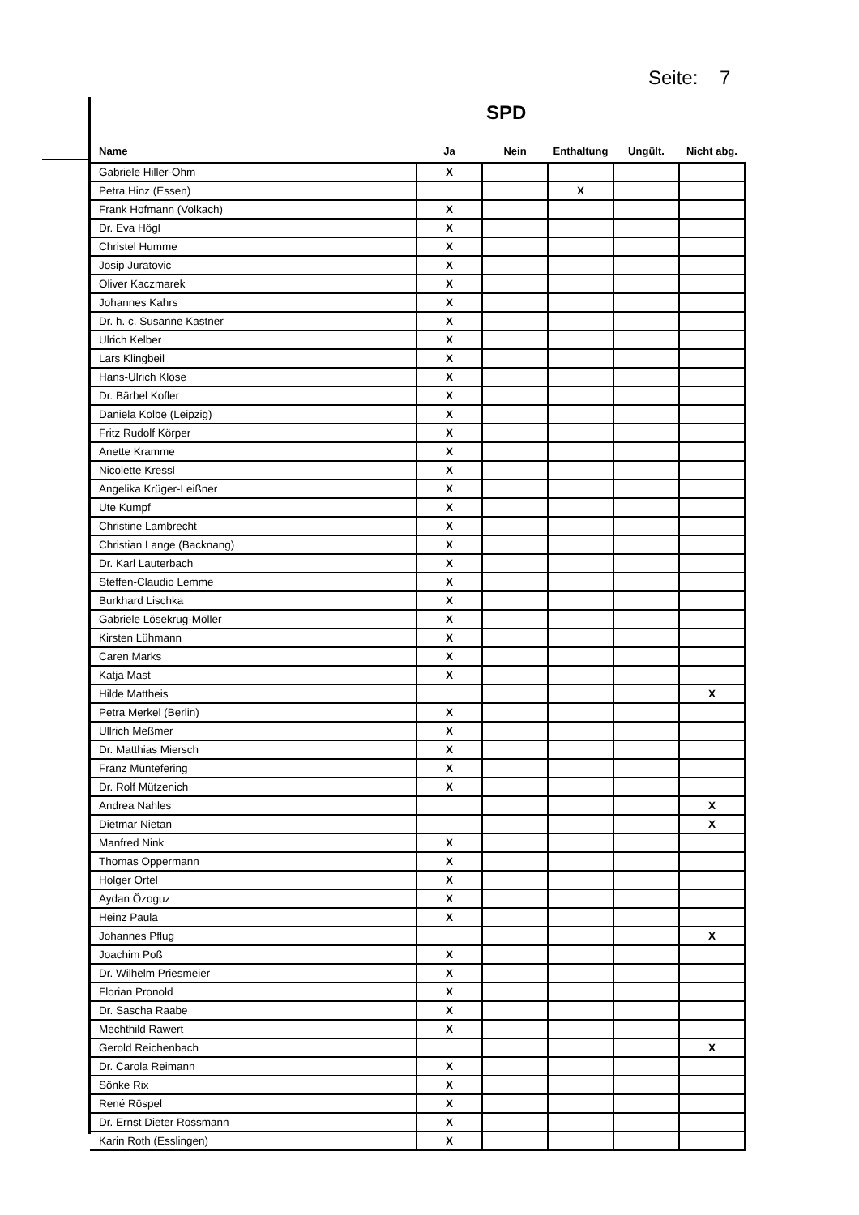Seite: 7
SPD
| Name | Ja | Nein | Enthaltung | Ungült. | Nicht abg. |
| --- | --- | --- | --- | --- | --- |
| Gabriele Hiller-Ohm | X | | | | |
| Petra Hinz (Essen) | | | X | | |
| Frank Hofmann (Volkach) | X | | | | |
| Dr. Eva Högl | X | | | | |
| Christel Humme | X | | | | |
| Josip Juratovic | X | | | | |
| Oliver Kaczmarek | X | | | | |
| Johannes Kahrs | X | | | | |
| Dr. h. c. Susanne Kastner | X | | | | |
| Ulrich Kelber | X | | | | |
| Lars Klingbeil | X | | | | |
| Hans-Ulrich Klose | X | | | | |
| Dr. Bärbel Kofler | X | | | | |
| Daniela Kolbe (Leipzig) | X | | | | |
| Fritz Rudolf Körper | X | | | | |
| Anette Kramme | X | | | | |
| Nicolette Kressl | X | | | | |
| Angelika Krüger-Leißner | X | | | | |
| Ute Kumpf | X | | | | |
| Christine Lambrecht | X | | | | |
| Christian Lange (Backnang) | X | | | | |
| Dr. Karl Lauterbach | X | | | | |
| Steffen-Claudio Lemme | X | | | | |
| Burkhard Lischka | X | | | | |
| Gabriele Lösekrug-Möller | X | | | | |
| Kirsten Lühmann | X | | | | |
| Caren Marks | X | | | | |
| Katja Mast | X | | | | |
| Hilde Mattheis | | | | | X |
| Petra Merkel (Berlin) | X | | | | |
| Ullrich Meßmer | X | | | | |
| Dr. Matthias Miersch | X | | | | |
| Franz Müntefering | X | | | | |
| Dr. Rolf Mützenich | X | | | | |
| Andrea Nahles | | | | | X |
| Dietmar Nietan | | | | | X |
| Manfred Nink | X | | | | |
| Thomas Oppermann | X | | | | |
| Holger Ortel | X | | | | |
| Aydan Özoguz | X | | | | |
| Heinz Paula | X | | | | |
| Johannes Pflug | | | | | X |
| Joachim Poß | X | | | | |
| Dr. Wilhelm Priesmeier | X | | | | |
| Florian Pronold | X | | | | |
| Dr. Sascha Raabe | X | | | | |
| Mechthild Rawert | X | | | | |
| Gerold Reichenbach | | | | | X |
| Dr. Carola Reimann | X | | | | |
| Sönke Rix | X | | | | |
| René Röspel | X | | | | |
| Dr. Ernst Dieter Rossmann | X | | | | |
| Karin Roth (Esslingen) | X | | | | |